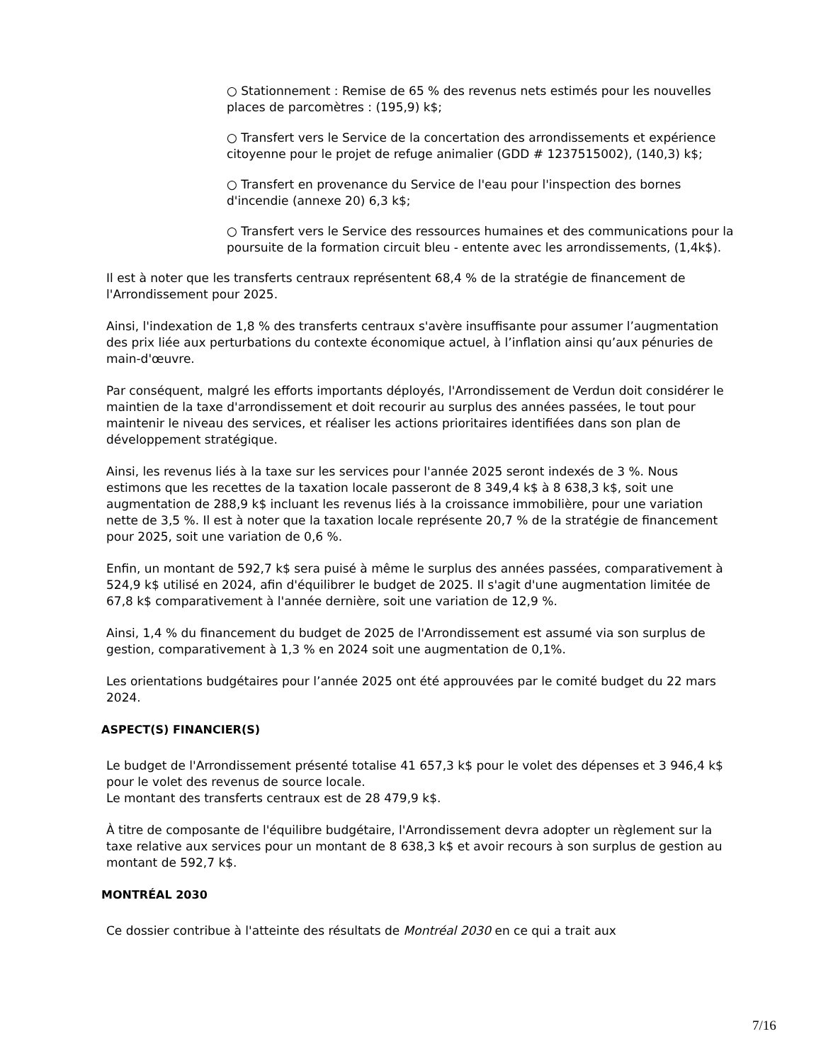○ Stationnement : Remise de 65 % des revenus nets estimés pour les nouvelles places de parcomètres : (195,9) k$;
○ Transfert vers le Service de la concertation des arrondissements et expérience citoyenne pour le projet de refuge animalier (GDD # 1237515002), (140,3) k$;
○ Transfert en provenance du Service de l'eau pour l'inspection des bornes d'incendie (annexe 20) 6,3 k$;
○ Transfert vers le Service des ressources humaines et des communications pour la poursuite de la formation circuit bleu - entente avec les arrondissements, (1,4k$).
Il est à noter que les transferts centraux représentent 68,4 % de la stratégie de financement de l'Arrondissement pour 2025.
Ainsi, l'indexation de 1,8 % des transferts centraux s'avère insuffisante pour assumer l’augmentation des prix liée aux perturbations du contexte économique actuel, à l’inflation ainsi qu’aux pénuries de main-d'œuvre.
Par conséquent, malgré les efforts importants déployés, l'Arrondissement de Verdun doit considérer le maintien de la taxe d'arrondissement et doit recourir au surplus des années passées, le tout pour maintenir le niveau des services, et réaliser les actions prioritaires identifiées dans son plan de développement stratégique.
Ainsi, les revenus liés à la taxe sur les services pour l'année 2025 seront indexés de 3 %. Nous estimons que les recettes de la taxation locale passeront de 8 349,4 k$ à 8 638,3 k$, soit une augmentation de 288,9 k$ incluant les revenus liés à la croissance immobilière, pour une variation nette de 3,5 %. Il est à noter que la taxation locale représente 20,7 % de la stratégie de financement pour 2025, soit une variation de 0,6 %.
Enfin, un montant de 592,7 k$ sera puisé à même le surplus des années passées, comparativement à 524,9 k$ utilisé en 2024, afin d'équilibrer le budget de 2025. Il s'agit d'une augmentation limitée de 67,8 k$ comparativement à l'année dernière, soit une variation de 12,9 %.
Ainsi, 1,4 % du financement du budget de 2025 de l'Arrondissement est assumé via son surplus de gestion, comparativement à 1,3 % en 2024 soit une augmentation de 0,1%.
Les orientations budgétaires pour l’année 2025 ont été approuvées par le comité budget du 22 mars 2024.
ASPECT(S) FINANCIER(S)
Le budget de l'Arrondissement présenté totalise 41 657,3 k$ pour le volet des dépenses et 3 946,4 k$ pour le volet des revenus de source locale.
Le montant des transferts centraux est de 28 479,9 k$.
À titre de composante de l'équilibre budgétaire, l'Arrondissement devra adopter un règlement sur la taxe relative aux services pour un montant de 8 638,3 k$ et avoir recours à son surplus de gestion au montant de 592,7 k$.
MONTRÉAL 2030
Ce dossier contribue à l'atteinte des résultats de Montréal 2030 en ce qui a trait aux
7/16